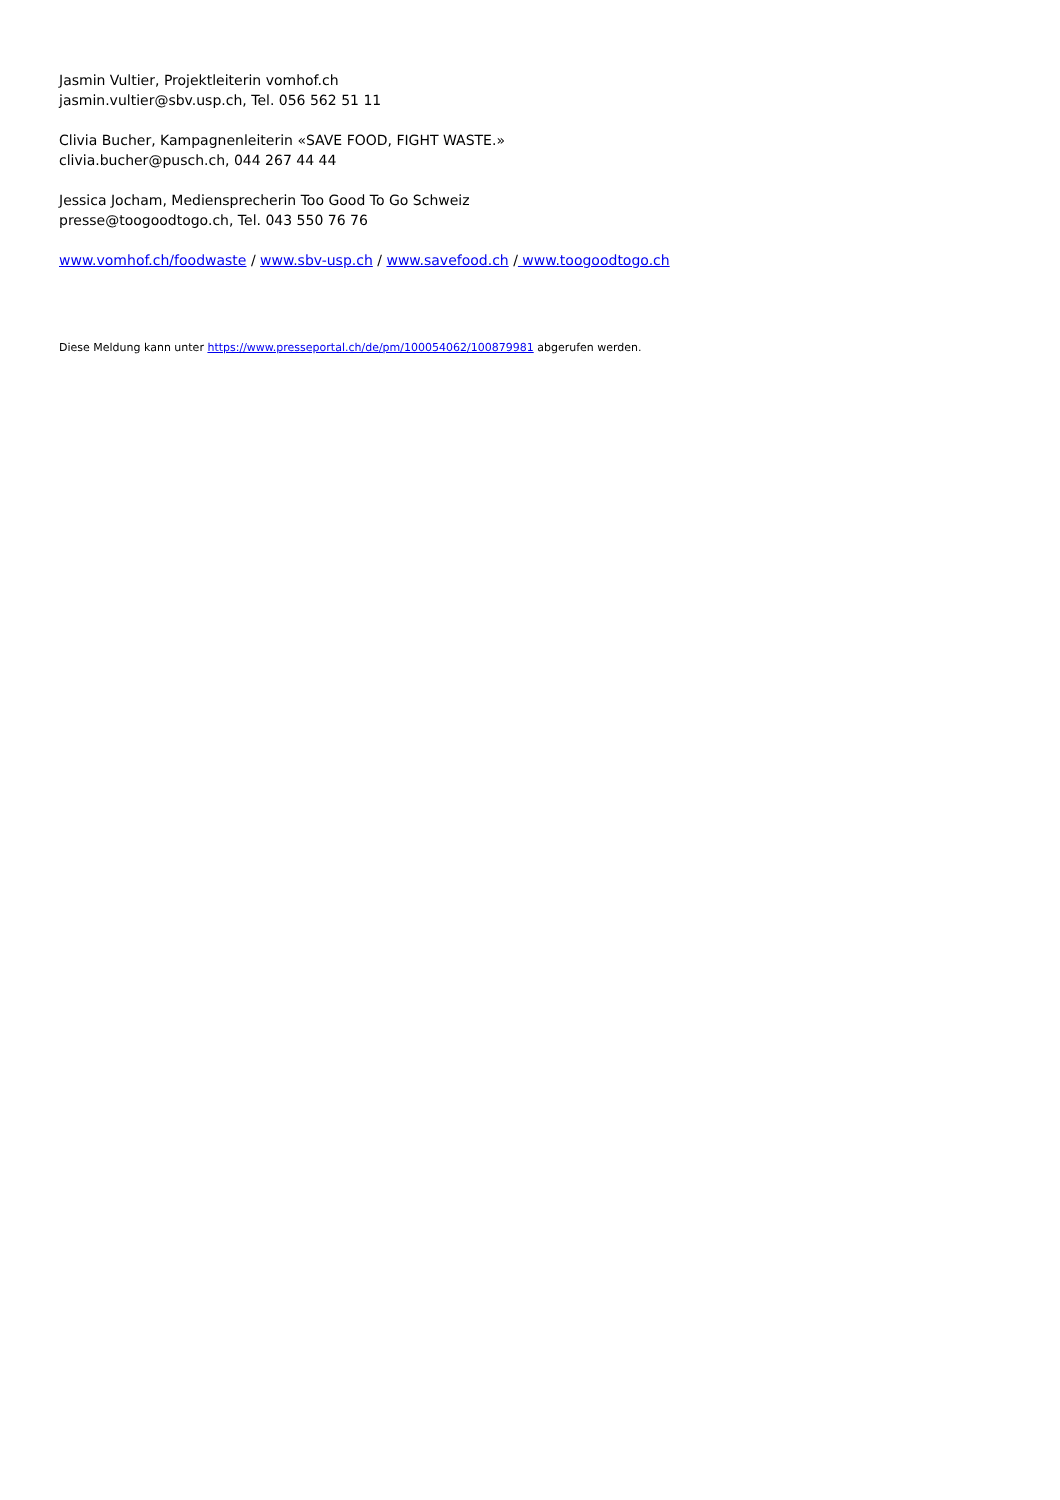Jasmin Vultier, Projektleiterin vomhof.ch
jasmin.vultier@sbv.usp.ch, Tel. 056 562 51 11
Clivia Bucher, Kampagnenleiterin «SAVE FOOD, FIGHT WASTE.»
clivia.bucher@pusch.ch, 044 267 44 44
Jessica Jocham, Mediensprecherin Too Good To Go Schweiz
presse@toogoodtogo.ch, Tel. 043 550 76 76
www.vomhof.ch/foodwaste / www.sbv-usp.ch / www.savefood.ch / www.toogoodtogo.ch
Diese Meldung kann unter https://www.presseportal.ch/de/pm/100054062/100879981 abgerufen werden.